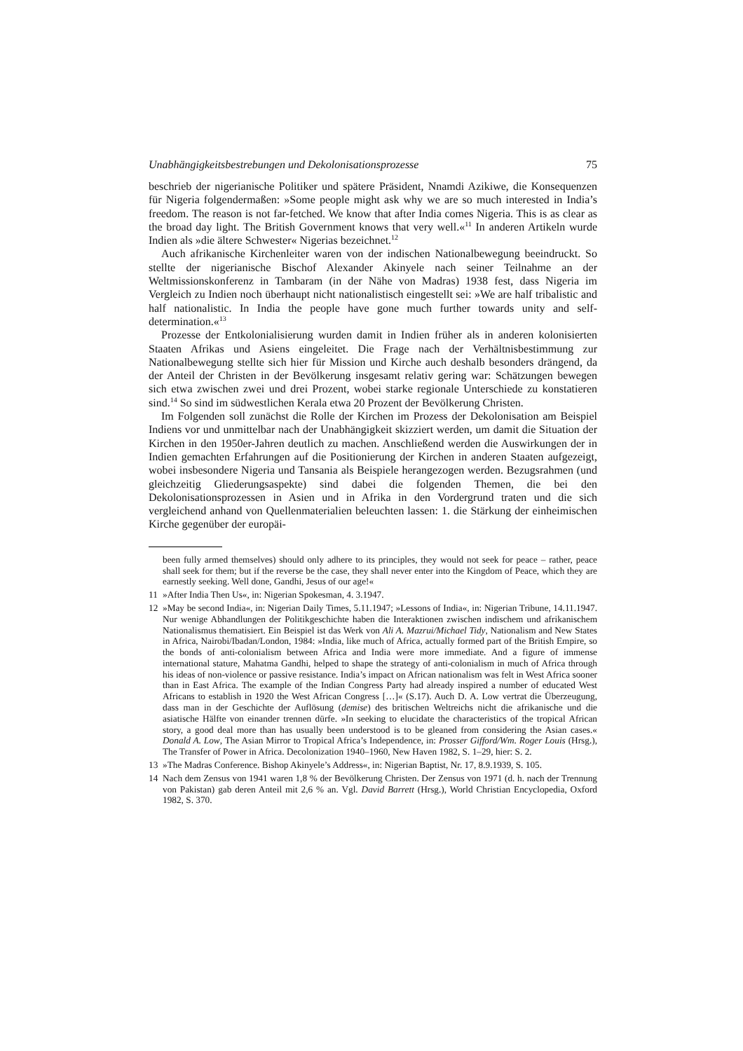Unabhängigkeitsbestrebungen und Dekolonisationsprozesse 75
beschrieb der nigerianische Politiker und spätere Präsident, Nnamdi Azikiwe, die Konsequenzen für Nigeria folgendermaßen: »Some people might ask why we are so much interested in India’s freedom. The reason is not far-fetched. We know that after India comes Nigeria. This is as clear as the broad day light. The British Government knows that very well.«<sup>11</sup> In anderen Artikeln wurde Indien als »die ältere Schwester« Nigerias bezeichnet.<sup>12</sup>
Auch afrikanische Kirchenleiter waren von der indischen Nationalbewegung beeindruckt. So stellte der nigerianische Bischof Alexander Akinyele nach seiner Teilnahme an der Weltmissionskonferenz in Tambaram (in der Nähe von Madras) 1938 fest, dass Nigeria im Vergleich zu Indien noch überhaupt nicht nationalistisch eingestellt sei: »We are half tribalistic and half nationalistic. In India the people have gone much further towards unity and self-determination.«<sup>13</sup>
Prozesse der Entkolonialisierung wurden damit in Indien früher als in anderen kolonisierten Staaten Afrikas und Asiens eingeleitet. Die Frage nach der Verhältnisbestimmung zur Nationalbewegung stellte sich hier für Mission und Kirche auch deshalb besonders drängend, da der Anteil der Christen in der Bevölkerung insgesamt relativ gering war: Schätzungen bewegen sich etwa zwischen zwei und drei Prozent, wobei starke regionale Unterschiede zu konstatieren sind.<sup>14</sup> So sind im südwestlichen Kerala etwa 20 Prozent der Bevölkerung Christen.
Im Folgenden soll zunächst die Rolle der Kirchen im Prozess der Dekolonisation am Beispiel Indiens vor und unmittelbar nach der Unabhängigkeit skizziert werden, um damit die Situation der Kirchen in den 1950er-Jahren deutlich zu machen. Anschließend werden die Auswirkungen der in Indien gemachten Erfahrungen auf die Positionierung der Kirchen in anderen Staaten aufgezeigt, wobei insbesondere Nigeria und Tansania als Beispiele herangezogen werden. Bezugsrahmen (und gleichzeitig Gliederungsaspekte) sind dabei die folgenden Themen, die bei den Dekolonisationsprozessen in Asien und in Afrika in den Vordergrund traten und die sich vergleichend anhand von Quellenmaterialien beleuchten lassen: 1. die Stärkung der einheimischen Kirche gegenüber der europäi-
been fully armed themselves) should only adhere to its principles, they would not seek for peace – rather, peace shall seek for them; but if the reverse be the case, they shall never enter into the Kingdom of Peace, which they are earnestly seeking. Well done, Gandhi, Jesus of our age!«
11 »After India Then Us«, in: Nigerian Spokesman, 4. 3.1947.
12 »May be second India«, in: Nigerian Daily Times, 5.11.1947; »Lessons of India«, in: Nigerian Tribune, 14.11.1947. Nur wenige Abhandlungen der Politikgeschichte haben die Interaktionen zwischen indischem und afrikanischem Nationalismus thematisiert. Ein Beispiel ist das Werk von Ali A. Mazrui/Michael Tidy, Nationalism and New States in Africa, Nairobi/Ibadan/London, 1984: »India, like much of Africa, actually formed part of the British Empire, so the bonds of anti-colonialism between Africa and India were more immediate. And a figure of immense international stature, Mahatma Gandhi, helped to shape the strategy of anti-colonialism in much of Africa through his ideas of non-violence or passive resistance. India’s impact on African nationalism was felt in West Africa sooner than in East Africa. The example of the Indian Congress Party had already inspired a number of educated West Africans to establish in 1920 the West African Congress […]« (S.17). Auch D. A. Low vertrat die Überzeugung, dass man in der Geschichte der Auflösung (demise) des britischen Weltreichs nicht die afrikanische und die asiatische Hälfte von einander trennen dürfe. »In seeking to elucidate the characteristics of the tropical African story, a good deal more than has usually been understood is to be gleaned from considering the Asian cases.« Donald A. Low, The Asian Mirror to Tropical Africa’s Independence, in: Prosser Gifford/Wm. Roger Louis (Hrsg.), The Transfer of Power in Africa. Decolonization 1940–1960, New Haven 1982, S. 1–29, hier: S. 2.
13 »The Madras Conference. Bishop Akinyele’s Address«, in: Nigerian Baptist, Nr. 17, 8.9.1939, S. 105.
14 Nach dem Zensus von 1941 waren 1,8 % der Bevölkerung Christen. Der Zensus von 1971 (d. h. nach der Trennung von Pakistan) gab deren Anteil mit 2,6 % an. Vgl. David Barrett (Hrsg.), World Christian Encyclopedia, Oxford 1982, S. 370.